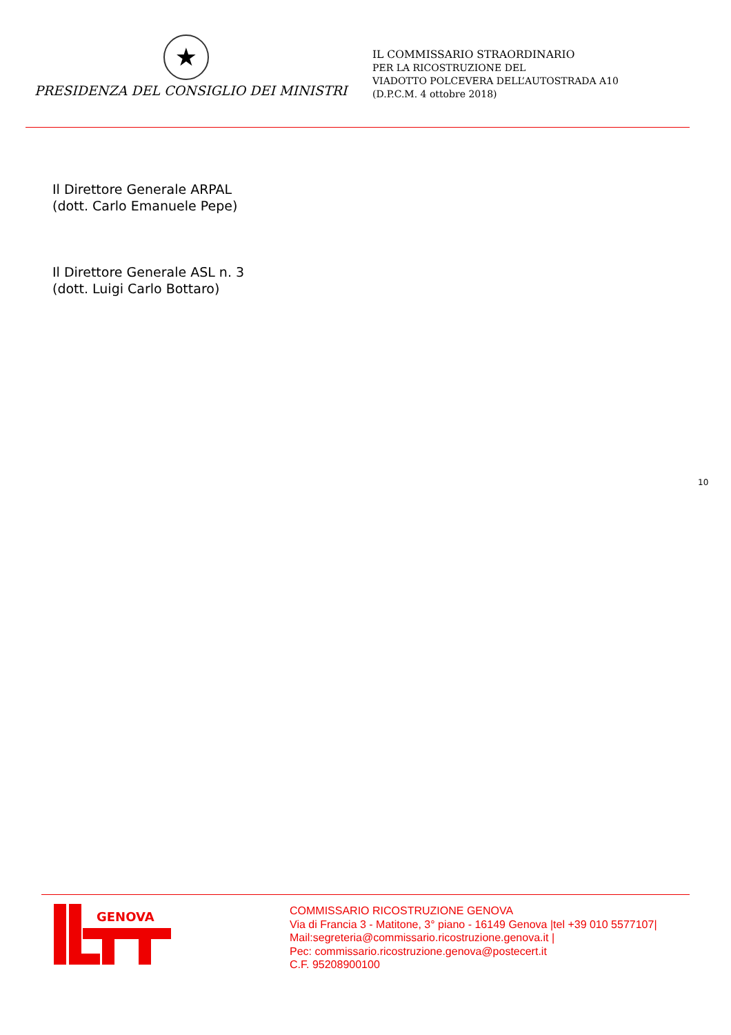★
PRESIDENZA DEL CONSIGLIO DEI MINISTRI
IL COMMISSARIO STRAORDINARIO
PER LA RICOSTRUZIONE DEL
VIADOTTO POLCEVERA DELL’AUTOSTRADA A10
(D.P.C.M. 4 ottobre 2018)
Il Direttore Generale ARPAL
(dott. Carlo Emanuele Pepe)
Il Direttore Generale ASL n. 3
(dott. Luigi Carlo Bottaro)
10
GENOVA
COMMISSARIO RICOSTRUZIONE GENOVA
Via di Francia 3 - Matitone, 3° piano - 16149 Genova |tel +39 010 5577107|
Mail:segreteria@commissario.ricostruzione.genova.it |
Pec: commissario.ricostruzione.genova@postecert.it
C.F. 95208900100